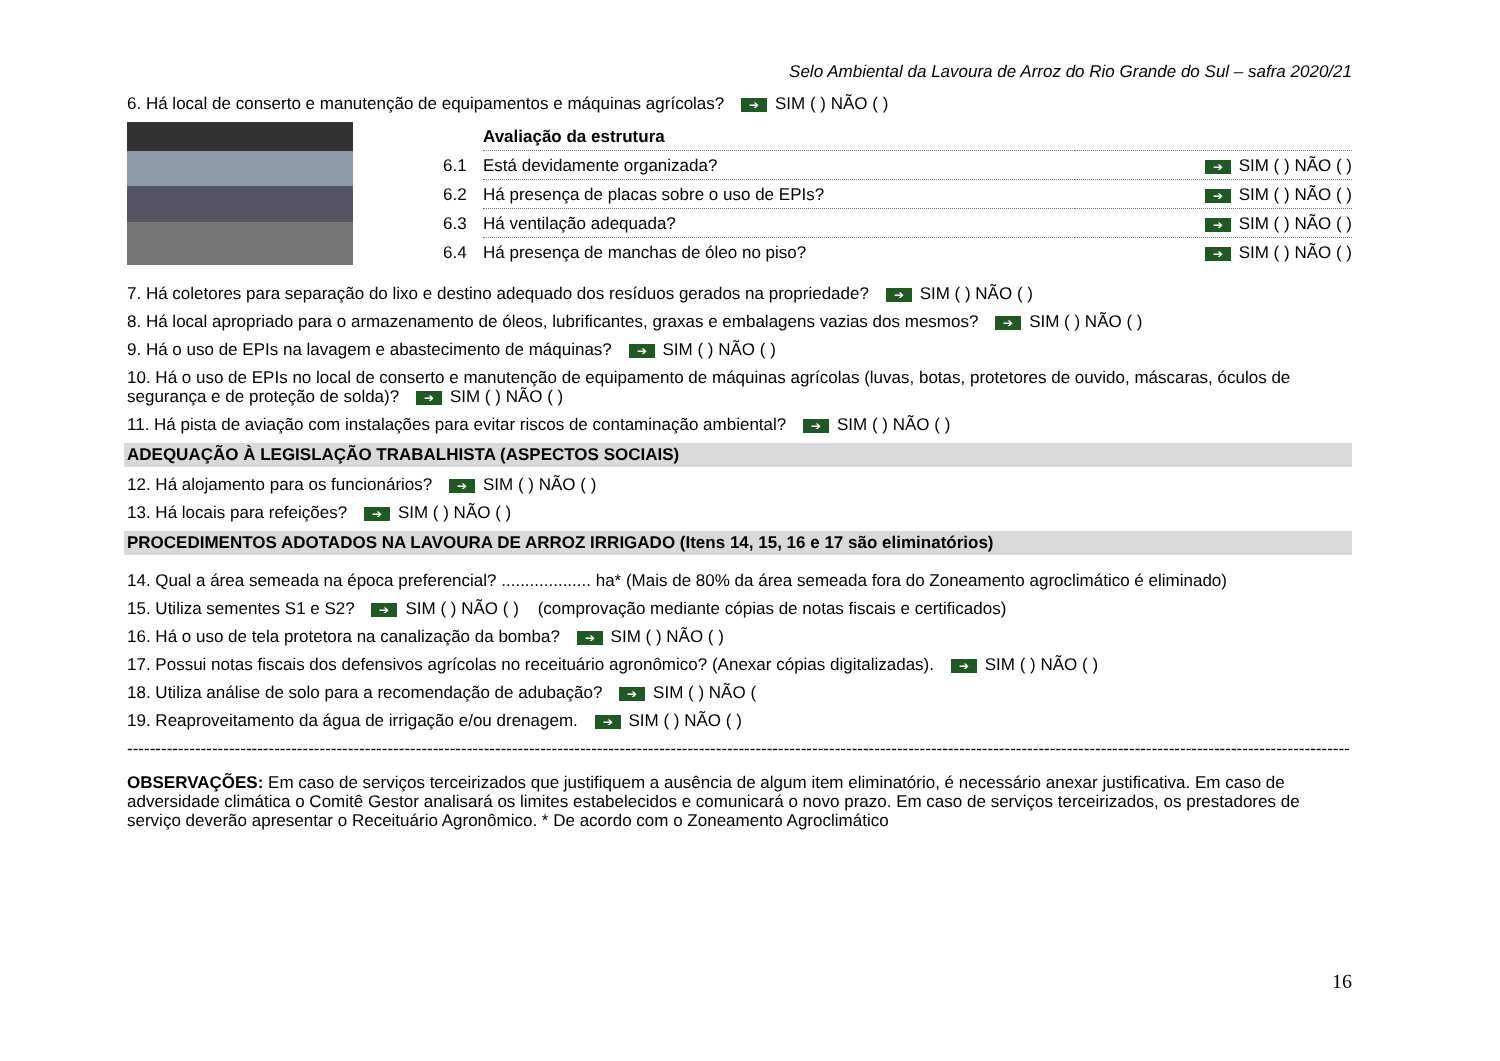Selo Ambiental da Lavoura de Arroz do Rio Grande do Sul – safra 2020/21
6. Há local de conserto e manutenção de equipamentos e máquinas agrícolas? ➔ SIM ( ) NÃO ( )
| | Avaliação da estrutura | |
| 6.1 | Está devidamente organizada? | ➔ SIM ( ) NÃO ( ) |
| 6.2 | Há presença de placas sobre o uso de EPIs? | ➔ SIM ( ) NÃO ( ) |
| 6.3 | Há ventilação adequada? | ➔ SIM ( ) NÃO ( ) |
| 6.4 | Há presença de manchas de óleo no piso? | ➔ SIM ( ) NÃO ( ) |
7. Há coletores para separação do lixo e destino adequado dos resíduos gerados na propriedade? ➔ SIM ( ) NÃO ( )
8. Há local apropriado para o armazenamento de óleos, lubrificantes, graxas e embalagens vazias dos mesmos? ➔ SIM ( ) NÃO ( )
9. Há o uso de EPIs na lavagem e abastecimento de máquinas? ➔ SIM ( ) NÃO ( )
10. Há o uso de EPIs no local de conserto e manutenção de equipamento de máquinas agrícolas (luvas, botas, protetores de ouvido, máscaras, óculos de segurança e de proteção de solda)? ➔ SIM ( ) NÃO ( )
11. Há pista de aviação com instalações para evitar riscos de contaminação ambiental? ➔ SIM ( ) NÃO ( )
ADEQUAÇÃO À LEGISLAÇÃO TRABALHISTA (ASPECTOS SOCIAIS)
12. Há alojamento para os funcionários? ➔ SIM ( ) NÃO ( )
13. Há locais para refeições? ➔ SIM ( ) NÃO ( )
PROCEDIMENTOS ADOTADOS NA LAVOURA DE ARROZ IRRIGADO (Itens 14, 15, 16 e 17 são eliminatórios)
14. Qual a área semeada na época preferencial? ................... ha* (Mais de 80% da área semeada fora do Zoneamento agroclimático é eliminado)
15. Utiliza sementes S1 e S2? ➔ SIM ( ) NÃO ( ) (comprovação mediante cópias de notas fiscais e certificados)
16. Há o uso de tela protetora na canalização da bomba? ➔ SIM ( ) NÃO ( )
17. Possui notas fiscais dos defensivos agrícolas no receituário agronômico? (Anexar cópias digitalizadas). ➔ SIM ( ) NÃO ( )
18. Utiliza análise de solo para a recomendação de adubação? ➔ SIM ( ) NÃO (
19. Reaproveitamento da água de irrigação e/ou drenagem. ➔ SIM ( ) NÃO ( )
------------------------------------------------------------------------------------------------------------------------------------------------------------------------------------------------------------------------
OBSERVAÇÕES: Em caso de serviços terceirizados que justifiquem a ausência de algum item eliminatório, é necessário anexar justificativa. Em caso de adversidade climática o Comitê Gestor analisará os limites estabelecidos e comunicará o novo prazo. Em caso de serviços terceirizados, os prestadores de serviço deverão apresentar o Receituário Agronômico. * De acordo com o Zoneamento Agroclimático
16